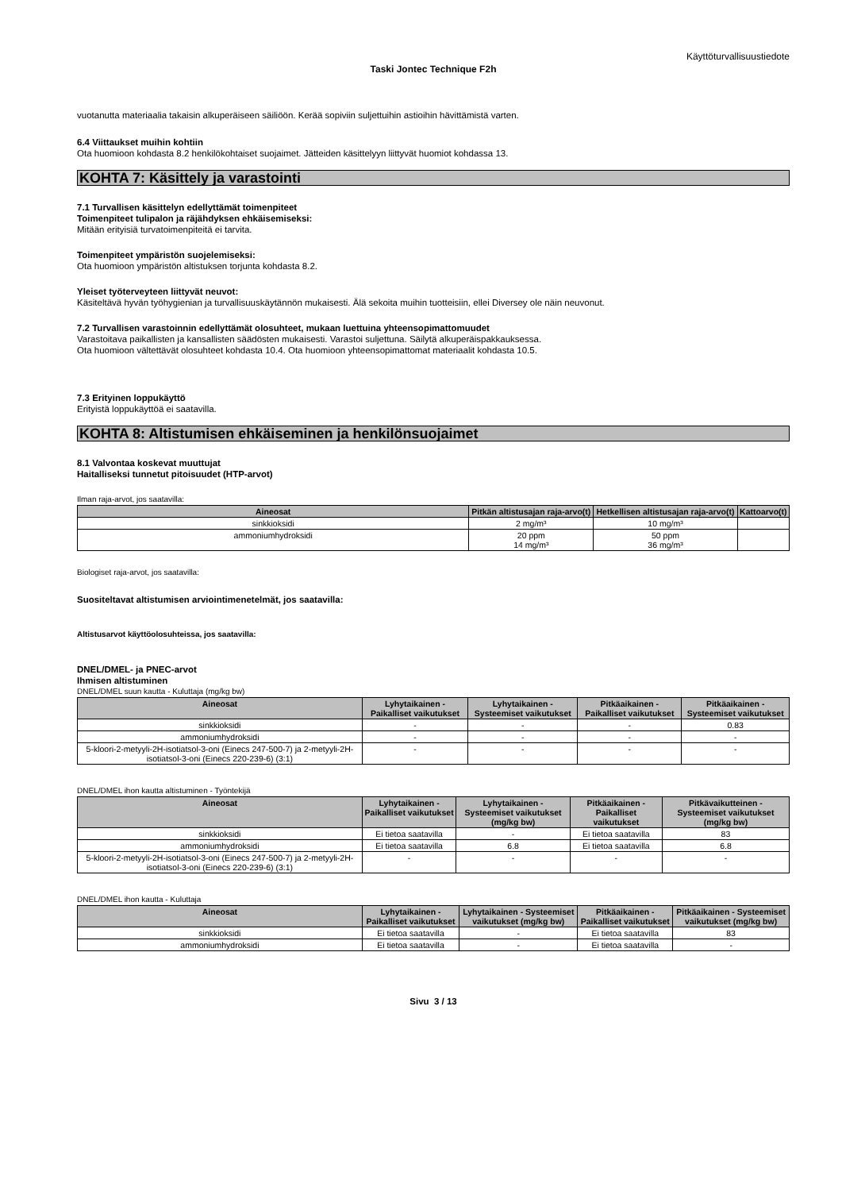Käyttöturvallisuustiedote
Taski Jontec Technique F2h
vuotanutta materiaalia takaisin alkuperäiseen säiliöön. Kerää sopiviin suljettuihin astioihin hävittämistä varten.
6.4 Viittaukset muihin kohtiin
Ota huomioon kohdasta 8.2 henkilökohtaiset suojaimet. Jätteiden käsittelyyn liittyvät huomiot kohdassa 13.
KOHTA 7: Käsittely ja varastointi
7.1 Turvallisen käsittelyn edellyttämät toimenpiteet
Toimenpiteet tulipalon ja räjähdyksen ehkäisemiseksi:
Mitään erityisiä turvatoimenpiteitä ei tarvita.
Toimenpiteet ympäristön suojelemiseksi:
Ota huomioon ympäristön altistuksen torjunta kohdasta 8.2.
Yleiset työterveyteen liittyvät neuvot:
Käsiteltävä hyvän työhygienian ja turvallisuuskäytännön mukaisesti. Älä sekoita muihin tuotteisiin, ellei Diversey ole näin neuvonut.
7.2 Turvallisen varastoinnin edellyttämät olosuhteet, mukaan luettuina yhteensopimattomuudet
Varastoitava paikallisten ja kansallisten säädösten mukaisesti. Varastoi suljettuna. Säilytä alkuperäispakkauksessa.
Ota huomioon vältettävät olosuhteet kohdasta 10.4. Ota huomioon yhteensopimattomat materiaalit kohdasta 10.5.
7.3 Erityinen loppukäyttö
Erityistä loppukäyttöä ei saatavilla.
KOHTA 8: Altistumisen ehkäiseminen ja henkilönsuojaimet
8.1 Valvontaa koskevat muuttujat
Haitalliseksi tunnetut pitoisuudet (HTP-arvot)
Ilman raja-arvot, jos saatavilla:
| Aineosat | Pitkän altistusajan raja-arvo(t) | Hetkellisen altistusajan raja-arvo(t) | Kattoarvo(t) |
| --- | --- | --- | --- |
| sinkkioksidi | 2 mg/m³ | 10 mg/m³ | |
| ammoniumhydroksidi | 20 ppm 14 mg/m³ | 50 ppm 36 mg/m³ | |
Biologiset raja-arvot, jos saatavilla:
Suositeltavat altistumisen arviointimenetelmät, jos saatavilla:
Altistusarvot käyttöolosuhteissa, jos saatavilla:
DNEL/DMEL- ja PNEC-arvot
Ihmisen altistuminen
DNEL/DMEL suun kautta - Kuluttaja (mg/kg bw)
| Aineosat | Lyhytaikainen - Paikalliset vaikutukset | Lyhytaikainen - Systeemiset vaikutukset | Pitkäaikainen - Paikalliset vaikutukset | Pitkäaikainen - Systeemiset vaikutukset |
| --- | --- | --- | --- | --- |
| sinkkioksidi | - | - | - | 0.83 |
| ammoniumhydroksidi | - | - | - | - |
| 5-kloori-2-metyyli-2H-isotiatsol-3-oni (Einecs 247-500-7) ja 2-metyyli-2H-isotiatsol-3-oni (Einecs 220-239-6) (3:1) | - | - | - | - |
DNEL/DMEL ihon kautta altistuminen - Työntekijä
| Aineosat | Lyhytaikainen - Paikalliset vaikutukset | Lyhytaikainen - Systeemiset vaikutukset (mg/kg bw) | Pitkäaikainen - Paikalliset vaikutukset | Pitkävaikutteinen - Systeemiset vaikutukset (mg/kg bw) |
| --- | --- | --- | --- | --- |
| sinkkioksidi | Ei tietoa saatavilla | - | Ei tietoa saatavilla | 83 |
| ammoniumhydroksidi | Ei tietoa saatavilla | 6.8 | Ei tietoa saatavilla | 6.8 |
| 5-kloori-2-metyyli-2H-isotiatsol-3-oni (Einecs 247-500-7) ja 2-metyyli-2H-isotiatsol-3-oni (Einecs 220-239-6) (3:1) | - | - | - | - |
DNEL/DMEL ihon kautta - Kuluttaja
| Aineosat | Lyhytaikainen - Paikalliset vaikutukset | Lyhytaikainen - Systeemiset vaikutukset (mg/kg bw) | Pitkäaikainen - Paikalliset vaikutukset | Pitkäaikainen - Systeemiset vaikutukset (mg/kg bw) |
| --- | --- | --- | --- | --- |
| sinkkioksidi | Ei tietoa saatavilla | - | Ei tietoa saatavilla | 83 |
| ammoniumhydroksidi | Ei tietoa saatavilla | - | Ei tietoa saatavilla | - |
Sivu 3 / 13